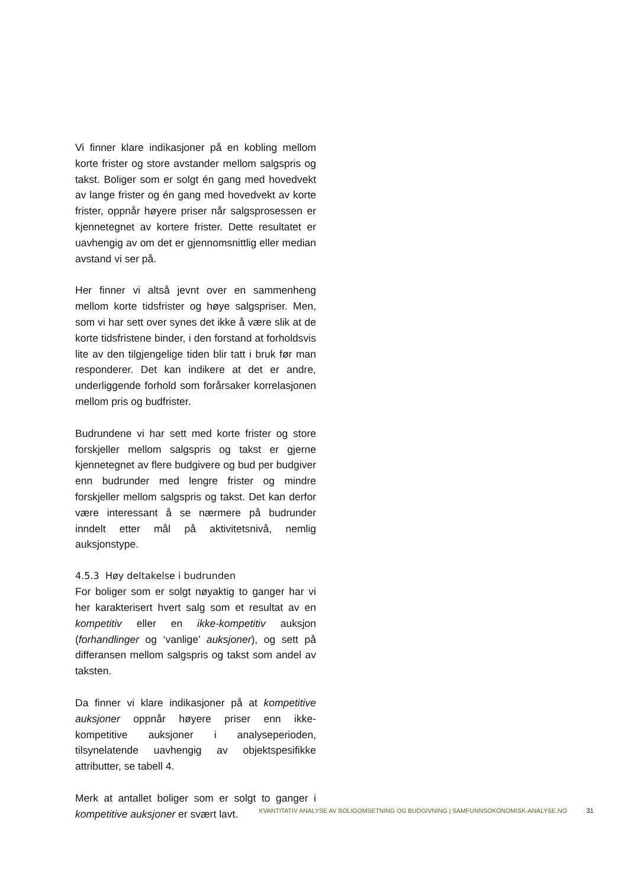Vi finner klare indikasjoner på en kobling mellom korte frister og store avstander mellom salgspris og takst. Boliger som er solgt én gang med hovedvekt av lange frister og én gang med hovedvekt av korte frister, oppnår høyere priser når salgsprosessen er kjennetegnet av kortere frister. Dette resultatet er uavhengig av om det er gjennomsnittlig eller median avstand vi ser på.
Her finner vi altså jevnt over en sammenheng mellom korte tidsfrister og høye salgspriser. Men, som vi har sett over synes det ikke å være slik at de korte tidsfristene binder, i den forstand at forholdsvis lite av den tilgjengelige tiden blir tatt i bruk før man responderer. Det kan indikere at det er andre, underliggende forhold som forårsaker korrelasjonen mellom pris og budfrister.
Budrundene vi har sett med korte frister og store forskjeller mellom salgspris og takst er gjerne kjennetegnet av flere budgivere og bud per budgiver enn budrunder med lengre frister og mindre forskjeller mellom salgspris og takst. Det kan derfor være interessant å se nærmere på budrunder inndelt etter mål på aktivitetsnivå, nemlig auksjonstype.
4.5.3 Høy deltakelse i budrunden
For boliger som er solgt nøyaktig to ganger har vi her karakterisert hvert salg som et resultat av en kompetitiv eller en ikke-kompetitiv auksjon (forhandlinger og ‘vanlige’ auksjoner), og sett på differansen mellom salgspris og takst som andel av taksten.
Da finner vi klare indikasjoner på at kompetitive auksjoner oppnår høyere priser enn ikke-kompetitive auksjoner i analyseperioden, tilsynelatende uavhengig av objektspesifikke attributter, se tabell 4.
Merk at antallet boliger som er solgt to ganger i kompetitive auksjoner er svært lavt.
KVANTITATIV ANALYSE AV BOLIGOMSETNING OG BUDGIVNING | SAMFUNNSOKONOMISK-ANALYSE.NO 31